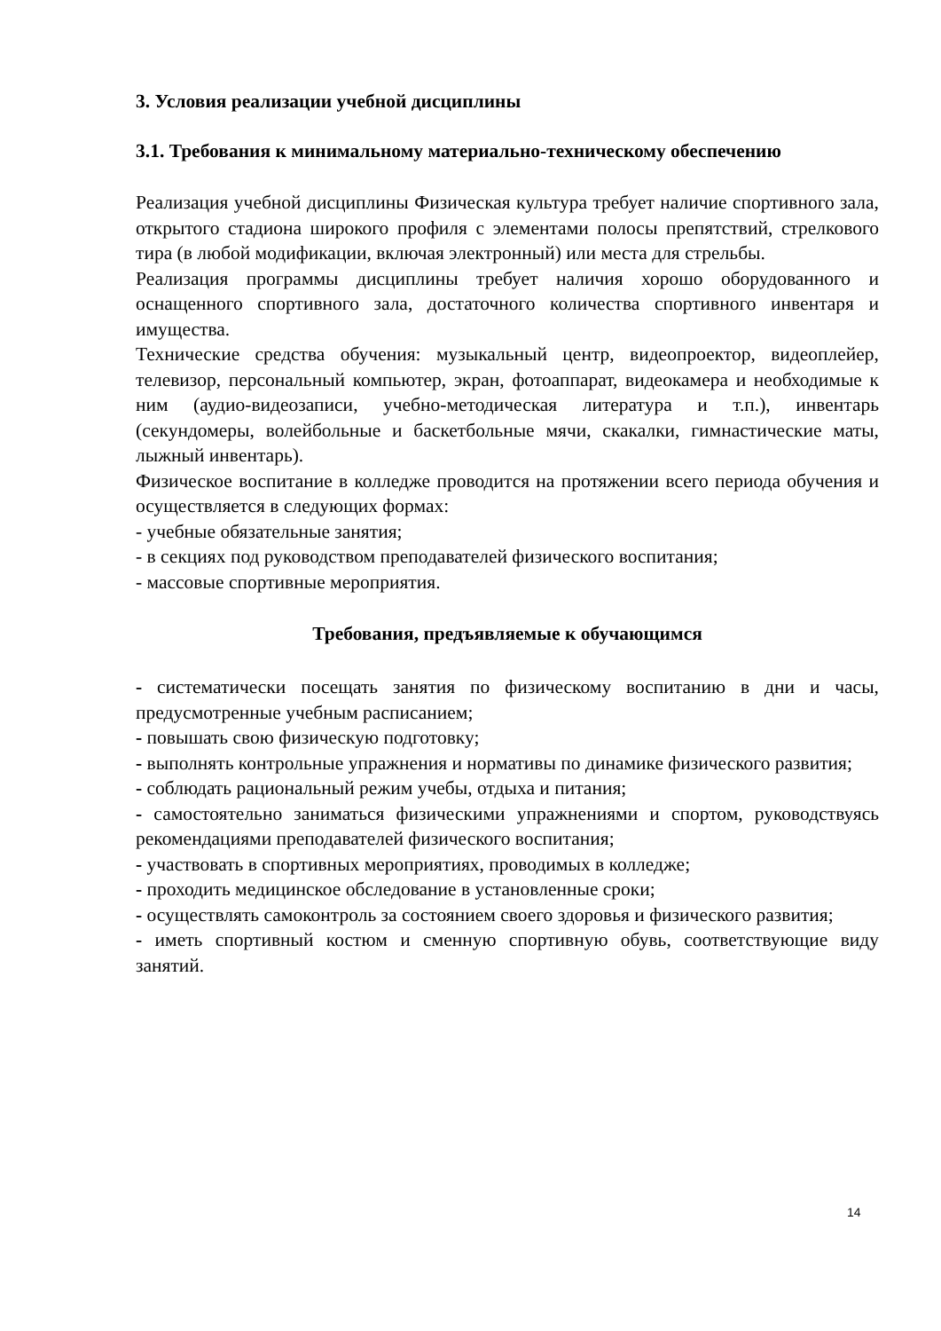3. Условия реализации учебной дисциплины
3.1. Требования к минимальному материально-техническому обеспечению
Реализация учебной дисциплины Физическая культура требует наличие спортивного зала, открытого стадиона широкого профиля с элементами полосы препятствий, стрелкового тира (в любой модификации, включая электронный) или места для стрельбы.
Реализация программы дисциплины требует наличия хорошо оборудованного и оснащенного спортивного зала, достаточного количества спортивного инвентаря и имущества.
Технические средства обучения: музыкальный центр, видеопроектор, видеоплейер, телевизор, персональный компьютер, экран, фотоаппарат, видеокамера и необходимые к ним (аудио-видеозаписи, учебно-методическая литература и т.п.), инвентарь (секундомеры, волейбольные и баскетбольные мячи, скакалки, гимнастические маты, лыжный инвентарь).
Физическое воспитание в колледже проводится на протяжении всего периода обучения и осуществляется в следующих формах:
- учебные обязательные занятия;
- в секциях под руководством преподавателей физического воспитания;
- массовые спортивные мероприятия.
Требования, предъявляемые к обучающимся
- систематически посещать занятия по физическому воспитанию в дни и часы, предусмотренные учебным расписанием;
- повышать свою физическую подготовку;
- выполнять контрольные упражнения и нормативы по динамике физического развития;
- соблюдать рациональный режим учебы, отдыха и питания;
- самостоятельно заниматься физическими упражнениями и спортом, руководствуясь рекомендациями преподавателей физического воспитания;
- участвовать в спортивных мероприятиях, проводимых в колледже;
- проходить медицинское обследование в установленные сроки;
- осуществлять самоконтроль за состоянием своего здоровья и физического развития;
- иметь спортивный костюм и сменную спортивную обувь, соответствующие виду занятий.
14